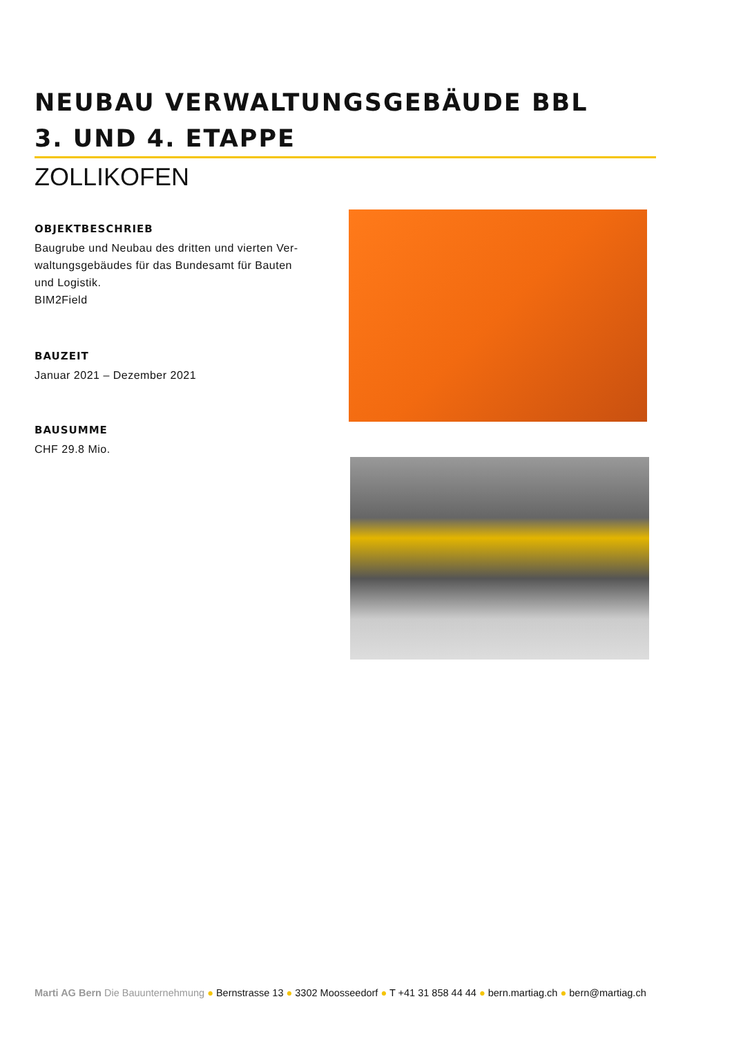NEUBAU VERWALTUNGSGEBÄUDE BBL
3. UND 4. ETAPPE
ZOLLIKOFEN
OBJEKTBESCHRIEB
Baugrube und Neubau des dritten und vierten Ver-
waltungsgebäudes für das Bundesamt für Bauten
und Logistik.
BIM2Field
BAUZEIT
Januar 2021 – Dezember 2021
BAUSUMME
CHF 29.8 Mio.
Marti AG Bern Die Bauunternehmung ● Bernstrasse 13 ● 3302 Moosseedorf ● T +41 31 858 44 44 ● bern.martiag.ch ● bern@martiag.ch